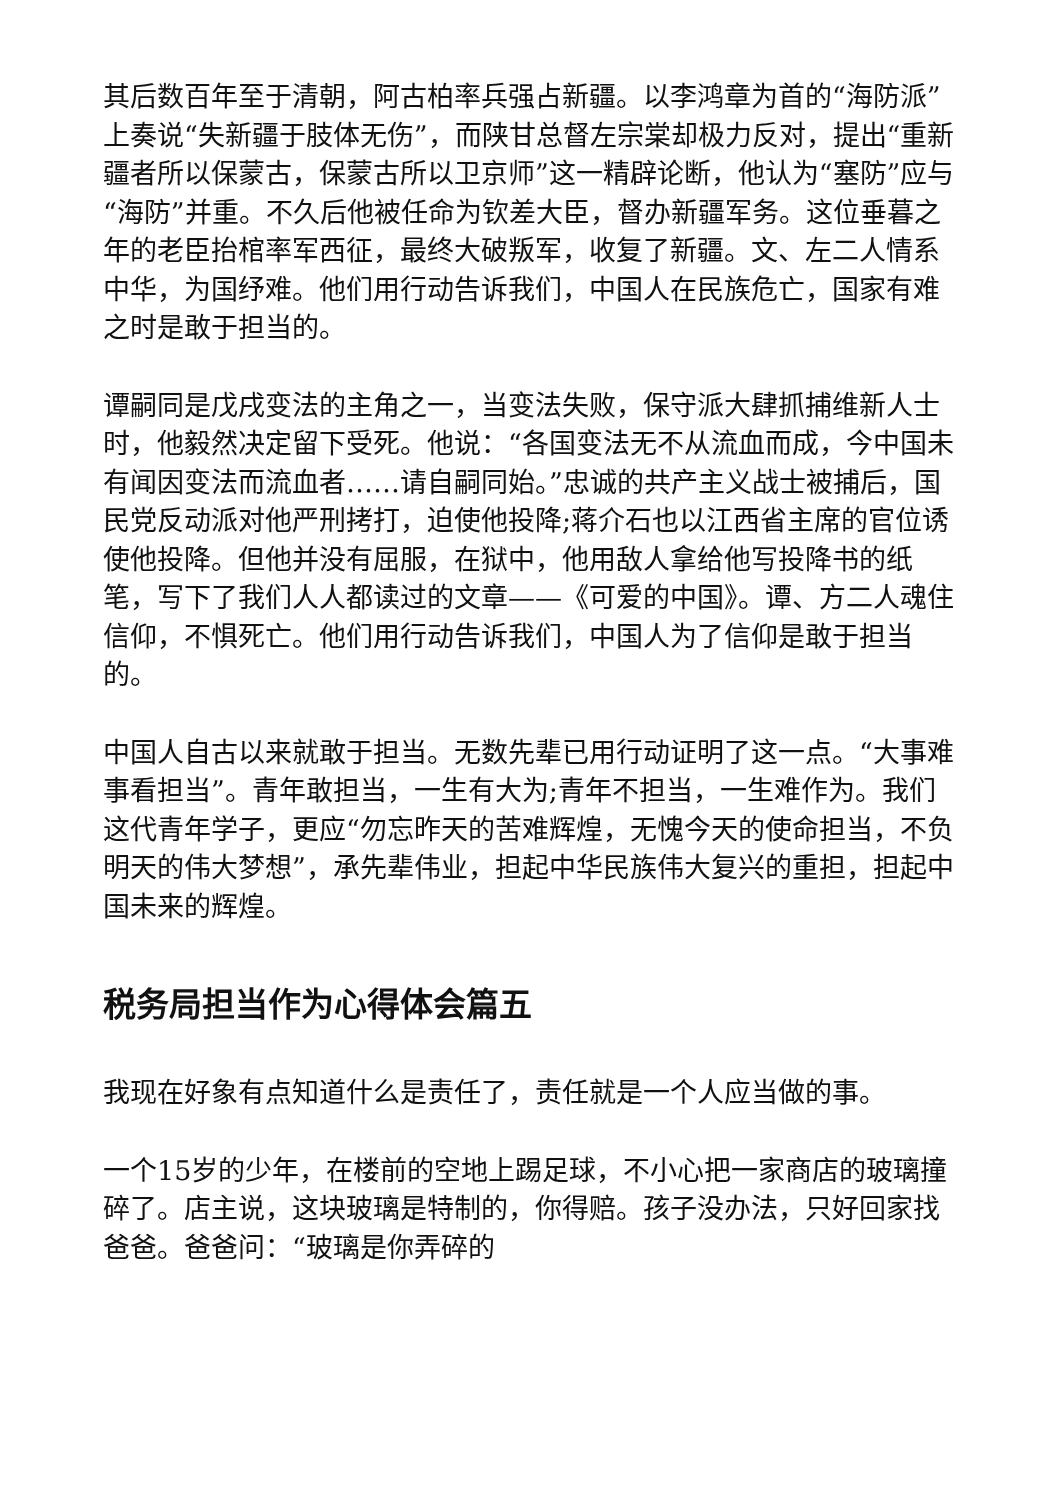其后数百年至于清朝，阿古柏率兵强占新疆。以李鸿章为首的“海防派”上奏说“失新疆于肢体无伤”，而陕甘总督左宗棠却极力反对，提出“重新疆者所以保蒙古，保蒙古所以卫京师”这一精辟论断，他认为“塞防”应与“海防”并重。不久后他被任命为钦差大臣，督办新疆军务。这位垂暮之年的老臣抬棺率军西征，最终大破叛军，收复了新疆。文、左二人情系中华，为国纾难。他们用行动告诉我们，中国人在民族危亡，国家有难之时是敢于担当的。
谭嗣同是戊戌变法的主角之一，当变法失败，保守派大肆抓捕维新人士时，他毅然决定留下受死。他说：“各国变法无不从流血而成，今中国未有闻因变法而流血者……请自嗣同始。”忠诚的共产主义战士被捕后，国民党反动派对他严刑拷打，迫使他投降;蒋介石也以江西省主席的官位诱使他投降。但他并没有屈服，在狱中，他用敌人拿给他写投降书的纸笔，写下了我们人人都读过的文章——《可爱的中国》。谭、方二人魂住信仰，不惧死亡。他们用行动告诉我们，中国人为了信仰是敢于担当的。
中国人自古以来就敢于担当。无数先辈已用行动证明了这一点。“大事难事看担当”。青年敢担当，一生有大为;青年不担当，一生难作为。我们这代青年学子，更应“勿忘昨天的苦难辉煌，无愧今天的使命担当，不负明天的伟大梦想”，承先辈伟业，担起中华民族伟大复兴的重担，担起中国未来的辉煌。
税务局担当作为心得体会篇五
我现在好象有点知道什么是责任了，责任就是一个人应当做的事。
一个15岁的少年，在楼前的空地上踢足球，不小心把一家商店的玻璃撞碎了。店主说，这块玻璃是特制的，你得赔。孩子没办法，只好回家找爸爸。爸爸问：“玻璃是你弄碎的